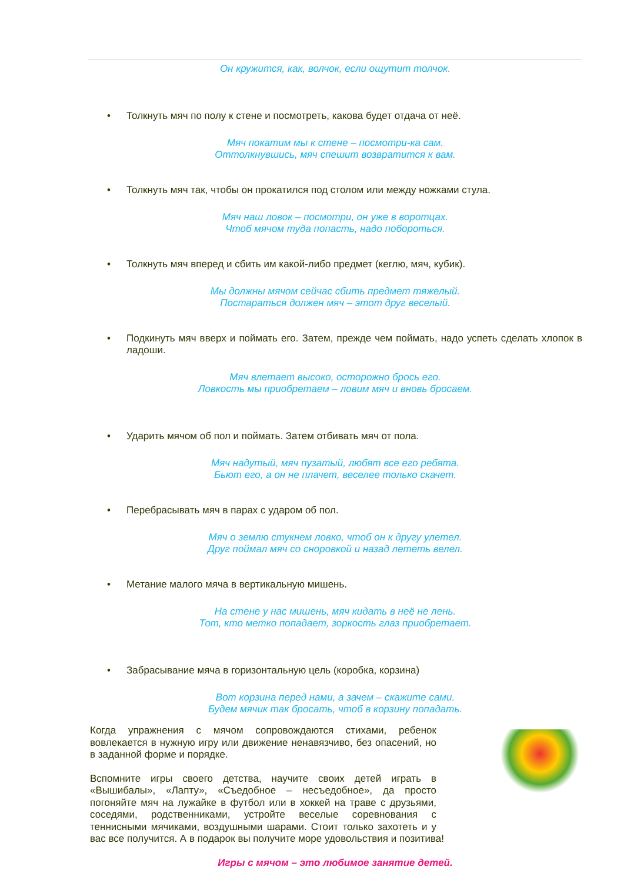Он кружится, как, волчок, если ощутит толчок.
• Толкнуть мяч по полу к стене и посмотреть, какова будет отдача от неё.
Мяч покатим мы к стене – посмотри-ка сам.
Оттолкнувшись, мяч спешит возвратится к вам.
• Толкнуть мяч так, чтобы он прокатился под столом или между ножками стула.
Мяч наш ловок – посмотри, он уже в воротцах.
Чтоб мячом туда попасть, надо побороться.
• Толкнуть мяч вперед и сбить им какой-либо предмет (кеглю, мяч, кубик).
Мы должны мячом сейчас сбить предмет тяжелый.
Постараться должен мяч – этот друг веселый.
• Подкинуть мяч вверх и поймать его. Затем, прежде чем поймать, надо успеть сделать хлопок в ладоши.
Мяч влетает высоко, осторожно брось его.
Ловкость мы приобретаем – ловим мяч и вновь бросаем.
• Ударить мячом об пол и поймать. Затем отбивать мяч от пола.
Мяч надутый, мяч пузатый, любят все его ребята.
Бьют его, а он не плачет, веселее только скачет.
• Перебрасывать мяч в парах с ударом об пол.
Мяч о землю стукнем ловко, чтоб он к другу улетел.
Друг поймал мяч со сноровкой и назад лететь велел.
• Метание малого мяча в вертикальную мишень.
На стене у нас мишень, мяч кидать в неё не лень.
Тот, кто метко попадает, зоркость глаз приобретает.
• Забрасывание мяча в горизонтальную цель (коробка, корзина)
Вот корзина перед нами, а зачем – скажите сами.
Будем мячик так бросать, чтоб в корзину попадать.
Когда упражнения с мячом сопровождаются стихами, ребенок вовлекается в нужную игру или движение ненавязчиво, без опасений, но в заданной форме и порядке.
Вспомните игры своего детства, научите своих детей играть в «Вышибалы», «Лапту», «Съедобное – несъедобное», да просто погоняйте мяч на лужайке в футбол или в хоккей на траве с друзьями, соседями, родственниками, устройте веселые соревнования с теннисными мячиками, воздушными шарами. Стоит только захотеть и у вас все получится. А в подарок вы получите море удовольствия и позитива!
Игры с мячом – это любимое занятие детей.